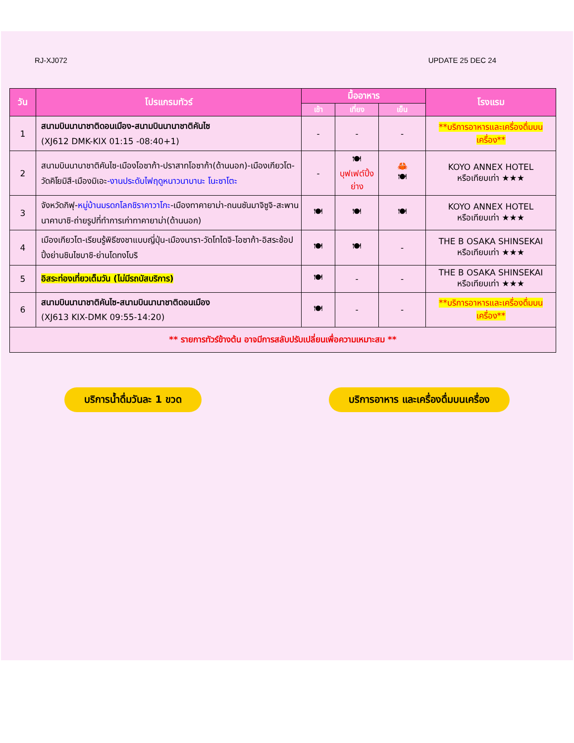RJ-XJ072 UPDATE 25 DEC 24
| วัน | โปรแกรมทัวร์ | มื้ออาหาร | | | โรงแรม |
| --- | --- | --- | --- | --- | --- |
| | | เช้า | เที่ยง | เย็น | |
| 1 | สนามบินนานาชาติดอนเมือง-สนามบินนานาชาติคันไซ (XJ612 DMK-KIX 01:15 -08:40+1) | - | - | - | **บริการอาหารและเครื่องดื่มบนเครื่อง** |
| 2 | สนามบินนานาชาติคันไซ-เมืองโอซาก้า-ปราสาทโอซาก้า(ด้านนอก)-เมืองเกียวโต-วัดคิโยมิสึ-เมืองมิเอะ -งานประดับไฟฤดูหนาวนาบานะ โนะซาโตะ | - | 🍽 บุฟเฟต์ปิ้งย่าง | 🦀 🍽 | KOYO ANNEX HOTEL หรือเทียบเท่า ★★★ |
| 3 | จังหวัดกิฟุ- หมู่บ้านมรดกโลกชิราคาวาโกะ -เมืองทาคายาม่า-ถนนซันมาจิซูจิ-สะพานนาคาบาชิ-ถ่ายรูปที่ทำการเก่าทาคายาม่า(ด้านนอก) | 🍽 | 🍽 | 🍽 | KOYO ANNEX HOTEL หรือเทียบเท่า ★★★ |
| 4 | เมืองเกียวโต-เรียนรู้พิธีชงชาแบบญี่ปุ่น-เมืองนารา-วัดโทไดจิ-โอซาก้า-อิสระช้อปปิ้งย่านชินไซบาชิ-ย่านโดทงโบริ | 🍽 | 🍽 | - | THE B OSAKA SHINSEKAI หรือเทียบเท่า ★★★ |
| 5 | อิสระท่องเที่ยวเต็มวัน (ไม่มีรถบัสบริการ) | 🍽 | - | - | THE B OSAKA SHINSEKAI หรือเทียบเท่า ★★★ |
| 6 | สนามบินนานาชาติคันไซ-สนามบินนานาชาติดอนเมือง (XJ613 KIX-DMK 09:55-14:20) | 🍽 | - | - | **บริการอาหารและเครื่องดื่มบนเครื่อง** |
| ** รายการทัวร์ข้างต้น อาจมีการสลับปรับเปลี่ยนเพื่อความเหมาะสม ** | | | | | |
บริการน้ำดื่มวันละ 1 ขวด บริการอาหาร และเครื่องดื่มบนเครื่อง